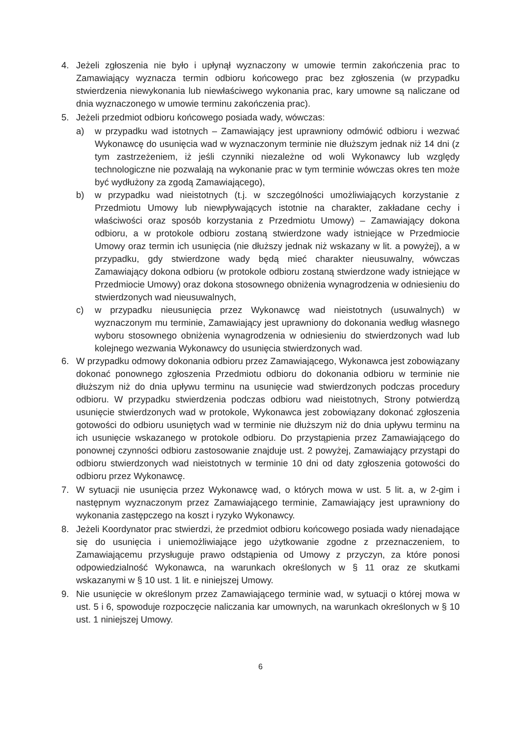4. Jeżeli zgłoszenia nie było i upłynął wyznaczony w umowie termin zakończenia prac to Zamawiający wyznacza termin odbioru końcowego prac bez zgłoszenia (w przypadku stwierdzenia niewykonania lub niewłaściwego wykonania prac, kary umowne są naliczane od dnia wyznaczonego w umowie terminu zakończenia prac).
5. Jeżeli przedmiot odbioru końcowego posiada wady, wówczas:
a) w przypadku wad istotnych – Zamawiający jest uprawniony odmówić odbioru i wezwać Wykonawcę do usunięcia wad w wyznaczonym terminie nie dłuższym jednak niż 14 dni (z tym zastrzeżeniem, iż jeśli czynniki niezależne od woli Wykonawcy lub względy technologiczne nie pozwalają na wykonanie prac w tym terminie wówczas okres ten może być wydłużony za zgodą Zamawiającego),
b) w przypadku wad nieistotnych (t.j. w szczególności umożliwiających korzystanie z Przedmiotu Umowy lub niewpływających istotnie na charakter, zakładane cechy i właściwości oraz sposób korzystania z Przedmiotu Umowy) – Zamawiający dokona odbioru, a w protokole odbioru zostaną stwierdzone wady istniejące w Przedmiocie Umowy oraz termin ich usunięcia (nie dłuższy jednak niż wskazany w lit. a powyżej), a w przypadku, gdy stwierdzone wady będą mieć charakter nieusuwalny, wówczas Zamawiający dokona odbioru (w protokole odbioru zostaną stwierdzone wady istniejące w Przedmiocie Umowy) oraz dokona stosownego obniżenia wynagrodzenia w odniesieniu do stwierdzonych wad nieusuwalnych,
c) w przypadku nieusunięcia przez Wykonawcę wad nieistotnych (usuwalnych) w wyznaczonym mu terminie, Zamawiający jest uprawniony do dokonania według własnego wyboru stosownego obniżenia wynagrodzenia w odniesieniu do stwierdzonych wad lub kolejnego wezwania Wykonawcy do usunięcia stwierdzonych wad.
6. W przypadku odmowy dokonania odbioru przez Zamawiającego, Wykonawca jest zobowiązany dokonać ponownego zgłoszenia Przedmiotu odbioru do dokonania odbioru w terminie nie dłuższym niż do dnia upływu terminu na usunięcie wad stwierdzonych podczas procedury odbioru. W przypadku stwierdzenia podczas odbioru wad nieistotnych, Strony potwierdzą usunięcie stwierdzonych wad w protokole, Wykonawca jest zobowiązany dokonać zgłoszenia gotowości do odbioru usuniętych wad w terminie nie dłuższym niż do dnia upływu terminu na ich usunięcie wskazanego w protokole odbioru. Do przystąpienia przez Zamawiającego do ponownej czynności odbioru zastosowanie znajduje ust. 2 powyżej, Zamawiający przystąpi do odbioru stwierdzonych wad nieistotnych w terminie 10 dni od daty zgłoszenia gotowości do odbioru przez Wykonawcę.
7. W sytuacji nie usunięcia przez Wykonawcę wad, o których mowa w ust. 5 lit. a, w 2-gim i następnym wyznaczonym przez Zamawiającego terminie, Zamawiający jest uprawniony do wykonania zastępczego na koszt i ryzyko Wykonawcy.
8. Jeżeli Koordynator prac stwierdzi, że przedmiot odbioru końcowego posiada wady nienadające się do usunięcia i uniemożliwiające jego użytkowanie zgodne z przeznaczeniem, to Zamawiającemu przysługuje prawo odstąpienia od Umowy z przyczyn, za które ponosi odpowiedzialność Wykonawca, na warunkach określonych w § 11 oraz ze skutkami wskazanymi w § 10 ust. 1 lit. e niniejszej Umowy.
9. Nie usunięcie w określonym przez Zamawiającego terminie wad, w sytuacji o której mowa w ust. 5 i 6, spowoduje rozpoczęcie naliczania kar umownych, na warunkach określonych w § 10 ust. 1 niniejszej Umowy.
6